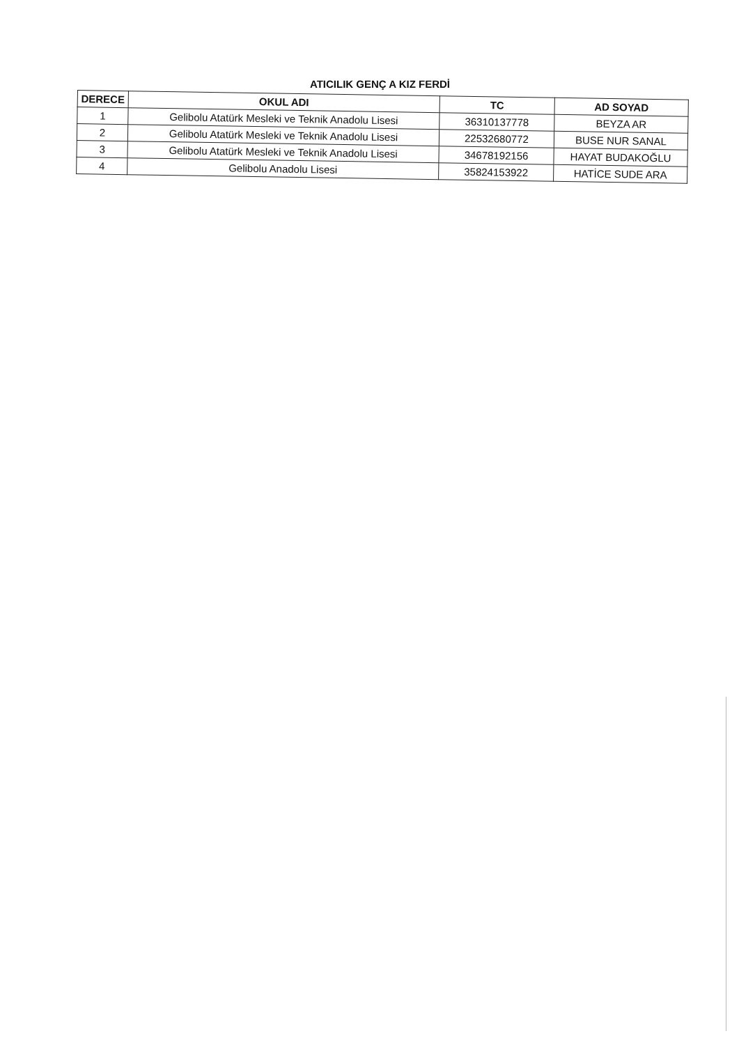ATICILIK GENÇ A KIZ FERDİ
| DERECE | OKUL ADI | TC | AD SOYAD |
| --- | --- | --- | --- |
| 1 | Gelibolu Atatürk Mesleki ve Teknik Anadolu Lisesi | 36310137778 | BEYZA AR |
| 2 | Gelibolu Atatürk Mesleki ve Teknik Anadolu Lisesi | 22532680772 | BUSE NUR SANAL |
| 3 | Gelibolu Atatürk Mesleki ve Teknik Anadolu Lisesi | 34678192156 | HAYAT BUDAKOĞLU |
| 4 | Gelibolu Anadolu Lisesi | 35824153922 | HATİCE SUDE ARA |